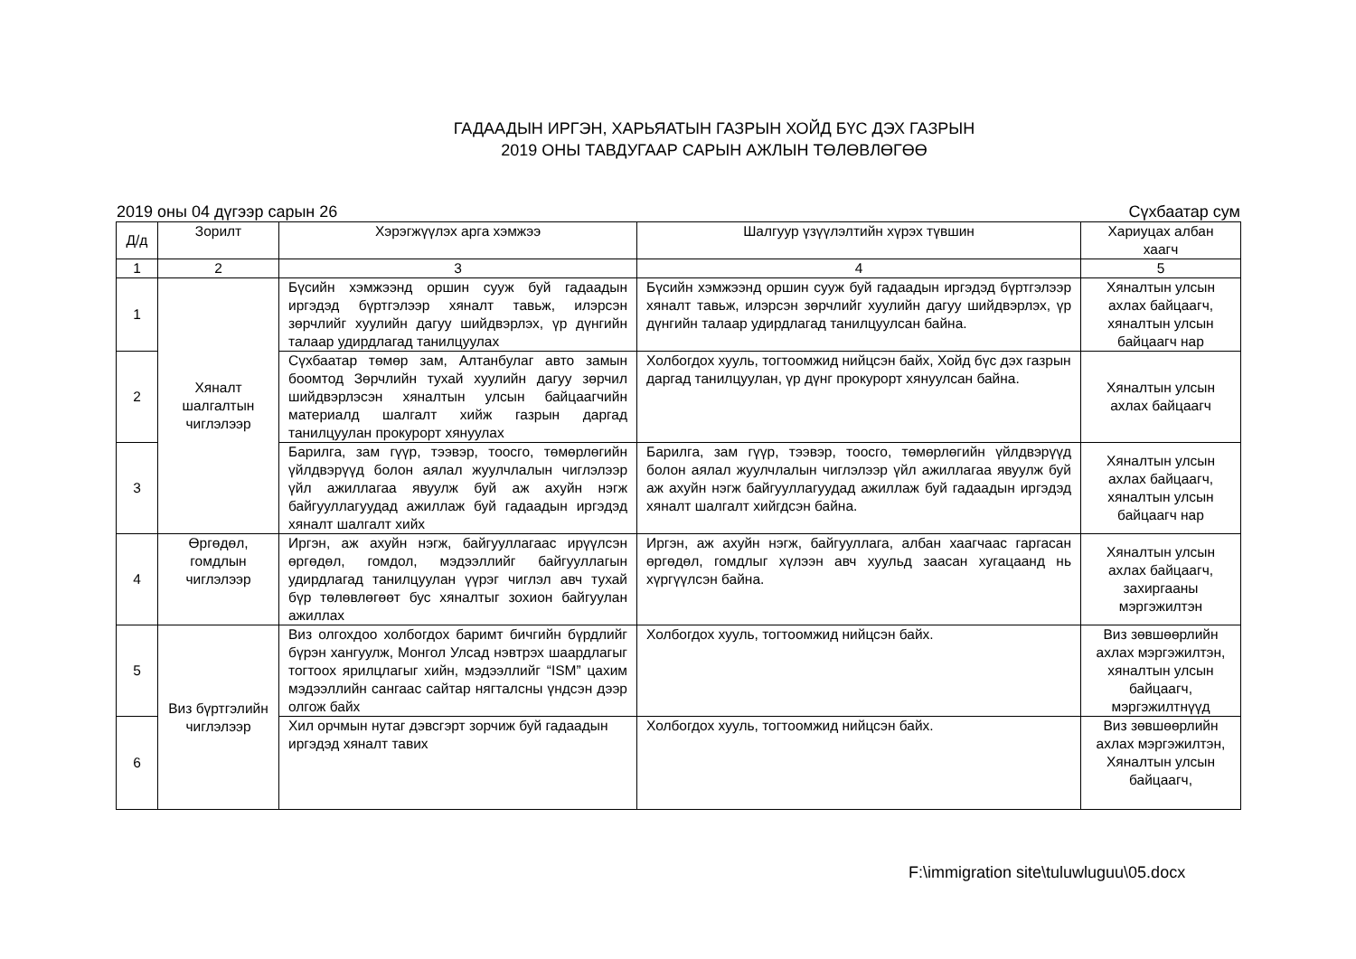ГАДААДЫН ИРГЭН, ХАРЬЯАТЫН ГАЗРЫН ХОЙД БҮС ДЭХ ГАЗРЫН
2019 ОНЫ ТАВДУГААР САРЫН АЖЛЫН ТӨЛӨВЛӨГӨӨ
2019 оны 04 дүгээр сарын 26 Сүхбаатар сум
| Д/д | Зорилт | Хэрэгжүүлэх арга хэмжээ | Шалгуур үзүүлэлтийн хүрэх түвшин | Хариуцах албан хаагч |
| --- | --- | --- | --- | --- |
| 1 | 2 | 3 | 4 | 5 |
| 1 | Хяналт шалгалтын чиглэлээр | Бүсийн хэмжээнд оршин сууж буй гадаадын иргэдэд бүртгэлээр хяналт тавьж, илэрсэн зөрчлийг хуулийн дагуу шийдвэрлэх, үр дүнгийн талаар удирдлагад танилцуулах | Бүсийн хэмжээнд оршин сууж буй гадаадын иргэдэд бүртгэлээр хяналт тавьж, илэрсэн зөрчлийг хуулийн дагуу шийдвэрлэх, үр дүнгийн талаар удирдлагад танилцуулсан байна. | Хяналтын улсын ахлах байцаагч, хяналтын улсын байцаагч нар |
| 2 | | Сүхбаатар төмөр зам, Алтанбулаг авто замын боомтод Зөрчлийн тухай хуулийн дагуу зөрчил шийдвэрлэсэн хяналтын улсын байцаагчийн материалд шалгалт хийж газрын даргад танилцуулан прокурорт хянуулах | Холбогдох хууль, тогтоомжид нийцсэн байх, Хойд бүс дэх газрын даргад танилцуулан, үр дүнг прокурорт хянуулсан байна. | Хяналтын улсын ахлах байцаагч |
| 3 | | Барилга, зам гүүр, тээвэр, тоосго, төмөрлөгийн үйлдвэрүүд болон аялал жуулчлалын чиглэлээр үйл ажиллагаа явуулж буй аж ахуйн нэгж байгууллагуудад ажиллаж буй гадаадын иргэдэд хяналт шалгалт хийх | Барилга, зам гүүр, тээвэр, тоосго, төмөрлөгийн үйлдвэрүүд болон аялал жуулчлалын чиглэлээр үйл ажиллагаа явуулж буй аж ахуйн нэгж байгууллагуудад ажиллаж буй гадаадын иргэдэд хяналт шалгалт хийгдсэн байна. | Хяналтын улсын ахлах байцаагч, хяналтын улсын байцаагч нар |
| 4 | Өргөдөл, гомдлын чиглэлээр | Иргэн, аж ахуйн нэгж, байгууллагаас ирүүлсэн өргөдөл, гомдол, мэдээллийг байгууллагын удирдлагад танилцуулан үүрэг чиглэл авч тухай бүр төлөвлөгөөт бус хяналтыг зохион байгуулан ажиллах | Иргэн, аж ахуйн нэгж, байгууллага, албан хаагчаас гаргасан өргөдөл, гомдлыг хүлээн авч хуульд заасан хугацаанд нь хүргүүлсэн байна. | Хяналтын улсын ахлах байцаагч, захиргааны мэргэжилтэн |
| 5 | Виз бүртгэлийн чиглэлээр | Виз олгохдоо холбогдох баримт бичгийн бүрдлийг бүрэн хангуулж, Монгол Улсад нэвтрэх шаардлагыг тогтоох ярилцлагыг хийн, мэдээллийг “ISM” цахим мэдээллийн сангаас сайтар нягталсны үндсэн дээр олгож байх | Холбогдох хууль, тогтоомжид нийцсэн байх. | Виз зөвшөөрлийн ахлах мэргэжилтэн, хяналтын улсын байцаагч, мэргэжилтнүүд |
| 6 | | Хил орчмын нутаг дэвсгэрт зорчиж буй гадаадын иргэдэд хяналт тавих | Холбогдох хууль, тогтоомжид нийцсэн байх. | Виз зөвшөөрлийн ахлах мэргэжилтэн, Хяналтын улсын байцаагч, |
F:\immigration site\tuluwluguu\05.docx